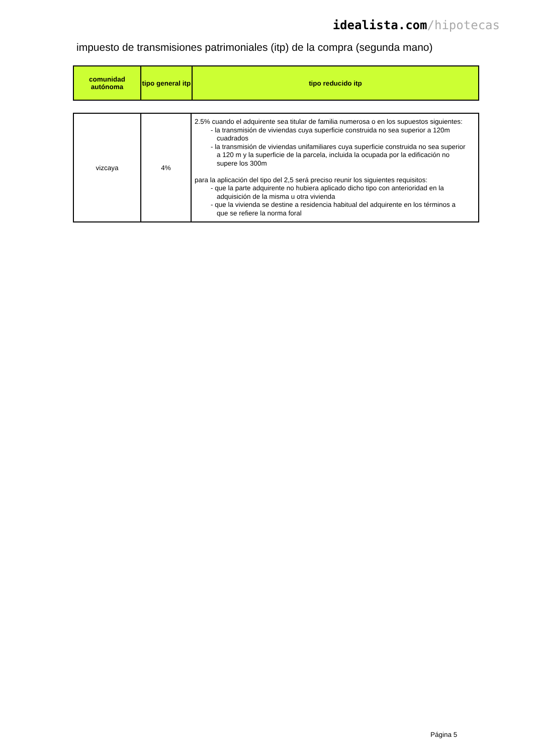idealista.com/hipotecas
impuesto de transmisiones patrimoniales (itp) de la compra (segunda mano)
| comunidad autónoma | tipo general itp | tipo reducido itp |
| --- | --- | --- |
| vizcaya | 4% | 2.5% cuando el adquirente sea titular de familia numerosa o en los supuestos siguientes: - la transmisión de viviendas cuya superficie construida no sea superior a 120m cuadrados - la transmisión de viviendas unifamiliares cuya superficie construida no sea superior a 120 m y la superficie de la parcela, incluida la ocupada por la edificación no supere los 300m para la aplicación del tipo del 2,5 será preciso reunir los siguientes requisitos: - que la parte adquirente no hubiera aplicado dicho tipo con anterioridad en la adquisición de la misma u otra vivienda - que la vivienda se destine a residencia habitual del adquirente en los términos a que se refiere la norma foral |
Página 5